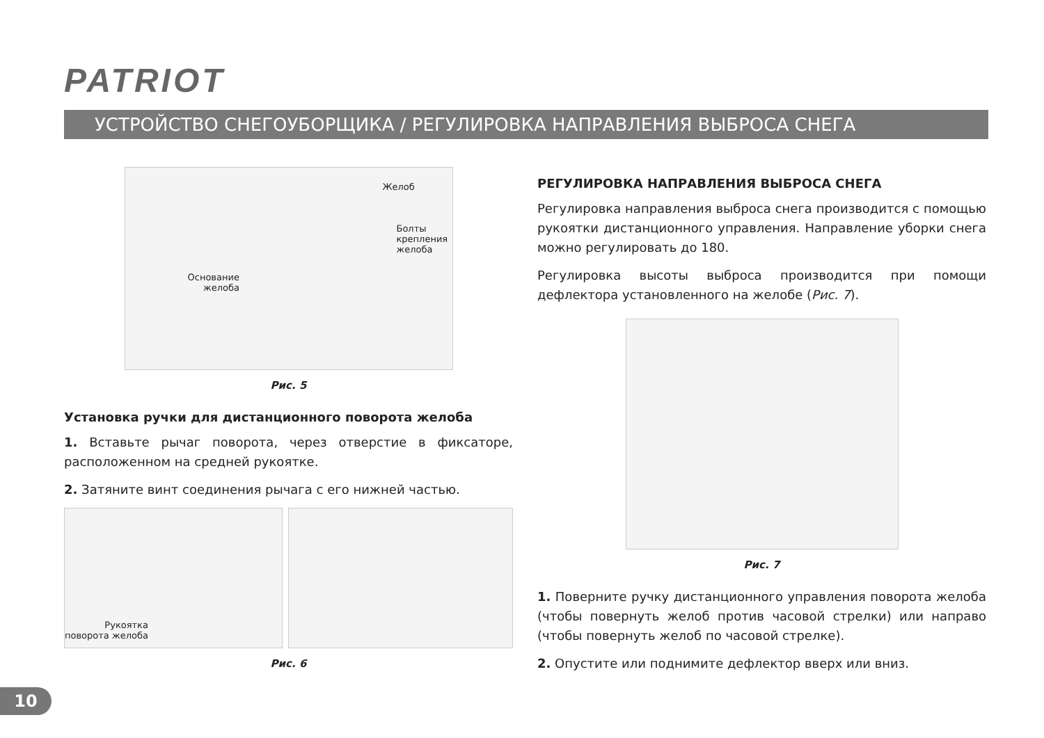PATRIOT
УСТРОЙСТВО СНЕГОУБОРЩИКА / РЕГУЛИРОВКА НАПРАВЛЕНИЯ ВЫБРОСА СНЕГА
Желоб
Болты крепления
желоба
Основание
желоба
Рис. 5
Установка ручки для дистанционного поворота желоба
1. Вставьте рычаг поворота, через отверстие в фиксаторе, расположенном на средней рукоятке.
2. Затяните винт соединения рычага с его нижней частью.
Рукоятка
поворота желоба
Рис. 6
РЕГУЛИРОВКА НАПРАВЛЕНИЯ ВЫБРОСА СНЕГА
Регулировка направления выброса снега производится с помощью рукоятки дистанционного управления. Направление уборки снега можно регулировать до 180.
Регулировка высоты выброса производится при помощи дефлектора установленного на желобе (Рис. 7).
Рис. 7
1. Поверните ручку дистанционного управления поворота желоба (чтобы повернуть желоб против часовой стрелки) или направо (чтобы повернуть желоб по часовой стрелке).
2. Опустите или поднимите дефлектор вверх или вниз.
10